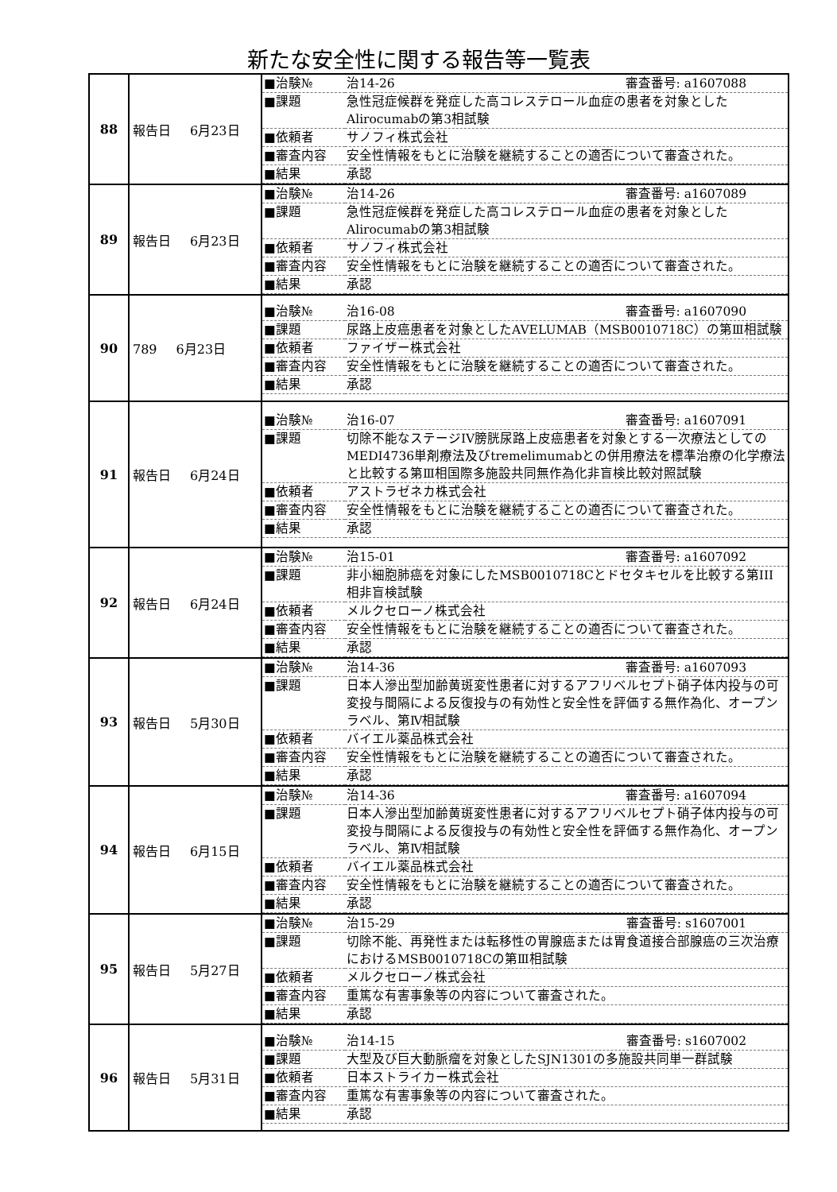新たな安全性に関する報告等一覧表
| 88 | 報告日 6月23日 | / ■治験№ / 治14-26 審査番号: a1607088 / / ■課題 / 急性冠症候群を発症した高コレステロール血症の患者を対象としたAlirocumabの第3相試験 / / ■依頼者 / サノフィ株式会社 / / ■審査内容 / 安全性情報をもとに治験を継続することの適否について審査された。 / / ■結果 / 承認 / |
| 89 | 報告日 6月23日 | / ■治験№ / 治14-26 審査番号: a1607089 / / ■課題 / 急性冠症候群を発症した高コレステロール血症の患者を対象としたAlirocumabの第3相試験 / / ■依頼者 / サノフィ株式会社 / / ■審査内容 / 安全性情報をもとに治験を継続することの適否について審査された。 / / ■結果 / 承認 / |
| 90 | 789 6月23日 | / ■治験№ / 治16-08 審査番号: a1607090 / / ■課題 / 尿路上皮癌患者を対象としたAVELUMAB（MSB0010718C）の第Ⅲ相試験 / / ■依頼者 / ファイザー株式会社 / / ■審査内容 / 安全性情報をもとに治験を継続することの適否について審査された。 / / ■結果 / 承認 / |
| 91 | 報告日 6月24日 | / ■治験№ / 治16-07 審査番号: a1607091 / / ■課題 / 切除不能なステージIV膀胱尿路上皮癌患者を対象とする一次療法としてのMEDI4736単剤療法及びtremelimumabとの併用療法を標準治療の化学療法と比較する第Ⅲ相国際多施設共同無作為化非盲検比較対照試験 / / ■依頼者 / アストラゼネカ株式会社 / / ■審査内容 / 安全性情報をもとに治験を継続することの適否について審査された。 / / ■結果 / 承認 / |
| 92 | 報告日 6月24日 | / ■治験№ / 治15-01 審査番号: a1607092 / / ■課題 / 非小細胞肺癌を対象にしたMSB0010718Cとドセタキセルを比較する第III相非盲検試験 / / ■依頼者 / メルクセローノ株式会社 / / ■審査内容 / 安全性情報をもとに治験を継続することの適否について審査された。 / / ■結果 / 承認 / |
| 93 | 報告日 5月30日 | / ■治験№ / 治14-36 審査番号: a1607093 / / ■課題 / 日本人滲出型加齢黄斑変性患者に対するアフリベルセプト硝子体内投与の可変投与間隔による反復投与の有効性と安全性を評価する無作為化、オープンラベル、第Ⅳ相試験 / / ■依頼者 / バイエル薬品株式会社 / / ■審査内容 / 安全性情報をもとに治験を継続することの適否について審査された。 / / ■結果 / 承認 / |
| 94 | 報告日 6月15日 | / ■治験№ / 治14-36 審査番号: a1607094 / / ■課題 / 日本人滲出型加齢黄斑変性患者に対するアフリベルセプト硝子体内投与の可変投与間隔による反復投与の有効性と安全性を評価する無作為化、オープンラベル、第Ⅳ相試験 / / ■依頼者 / バイエル薬品株式会社 / / ■審査内容 / 安全性情報をもとに治験を継続することの適否について審査された。 / / ■結果 / 承認 / |
| 95 | 報告日 5月27日 | / ■治験№ / 治15-29 審査番号: s1607001 / / ■課題 / 切除不能、再発性または転移性の胃腺癌または胃食道接合部腺癌の三次治療におけるMSB0010718Cの第Ⅲ相試験 / / ■依頼者 / メルクセローノ株式会社 / / ■審査内容 / 重篤な有害事象等の内容について審査された。 / / ■結果 / 承認 / |
| 96 | 報告日 5月31日 | / ■治験№ / 治14-15 審査番号: s1607002 / / ■課題 / 大型及び巨大動脈瘤を対象としたSJN1301の多施設共同単一群試験 / / ■依頼者 / 日本ストライカー株式会社 / / ■審査内容 / 重篤な有害事象等の内容について審査された。 / / ■結果 / 承認 / |